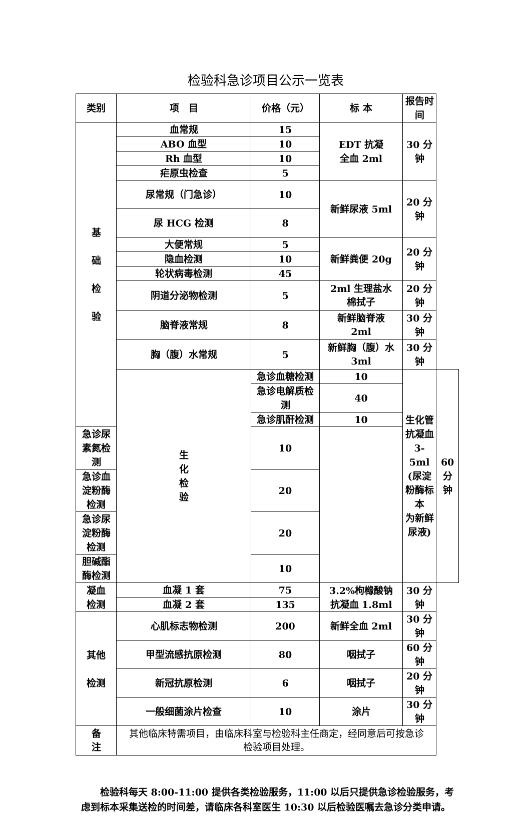检验科急诊项目公示一览表
| 类别 | 项 目 | 价格（元） | 标 本 | 报告时间 | |
| --- | --- | --- | --- | --- | --- |
| 基 础 检 验 | 血常规 | 15 | EDT 抗凝 全血 2ml | 30 分钟 | |
| | ABO 血型 | 10 | | | |
| | Rh 血型 | 10 | | | |
| | 疟原虫检查 | 5 | | | |
| | 尿常规（门急诊） | 10 | 新鲜尿液 5ml | 20 分钟 | |
| | 尿 HCG 检测 | 8 | | | |
| | 大便常规 | 5 | 新鲜粪便 20g | 20 分钟 | |
| | 隐血检测 | 10 | | | |
| | 轮状病毒检测 | 45 | | | |
| | 阴道分泌物检测 | 5 | 2ml 生理盐水 棉拭子 | 20 分钟 | |
| | 脑脊液常规 | 8 | 新鲜脑脊液 2ml | 30 分钟 | |
| | 胸（腹）水常规 | 5 | 新鲜胸（腹）水 3ml | 30 分钟 | |
| | 生 化 检 验 | 急诊血糖检测 | 10 | 生化管 抗凝血 3-5ml (尿淀粉酶标本 为新鲜尿液) | 60 分钟 |
| | | 急诊电解质检测 | 40 | | |
| | | 急诊肌酐检测 | 10 | | |
| 急诊尿素氮检测 | | 10 | | | |
| 急诊血淀粉酶检测 | | 20 | | | |
| 急诊尿淀粉酶检测 | | 20 | | | |
| 胆碱酯酶检测 | | 10 | | | |
| 凝血 检测 | 血凝 1 套 | 75 | 3.2%枸橼酸钠 抗凝血 1.8ml | 30 分钟 | |
| | 血凝 2 套 | 135 | | | |
| 其他 检测 | 心肌标志物检测 | 200 | 新鲜全血 2ml | 30 分钟 | |
| | 甲型流感抗原检测 | 80 | 咽拭子 | 60 分钟 | |
| | 新冠抗原检测 | 6 | 咽拭子 | 20 分钟 | |
| | 一般细菌涂片检查 | 10 | 涂片 | 30 分钟 | |
| 备 注 | 其他临床特需项目，由临床科室与检验科主任商定，经同意后可按急诊 检验项目处理。 | | | | |
检验科每天 8:00-11:00 提供各类检验服务，11:00 以后只提供急诊检验服务，考虑到标本采集送检的时间差，请临床各科室医生 10:30 以后检验医嘱去急诊分类申请。